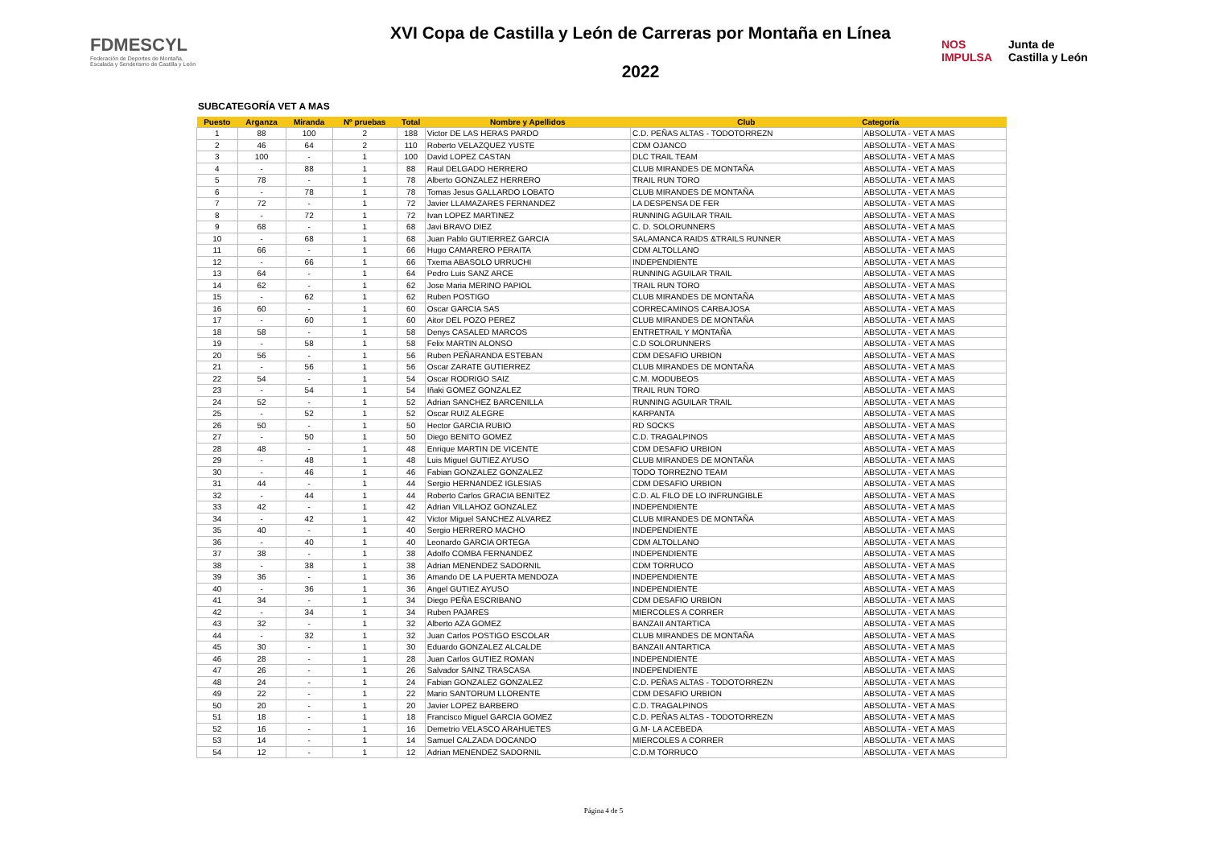FDMESCYL
Federación de Deportes de Montaña,
Escalada y Senderismo de Castilla y León
XVI Copa de Castilla y León de Carreras por Montaña en Línea
2022
NOS
IMPULSA Junta de
Castilla y León
SUBCATEGORÍA VET A MAS
| Puesto | Arganza | Miranda | Nº pruebas | Total | Nombre y Apellidos | Club | Categoría |
| --- | --- | --- | --- | --- | --- | --- | --- |
| 1 | 88 | 100 | 2 | 188 | Victor DE LAS HERAS PARDO | C.D. PEÑAS ALTAS - TODOTORREZN | ABSOLUTA - VET A MAS |
| 2 | 46 | 64 | 2 | 110 | Roberto VELAZQUEZ YUSTE | CDM OJANCO | ABSOLUTA - VET A MAS |
| 3 | 100 | - | 1 | 100 | David LOPEZ CASTAN | DLC TRAIL TEAM | ABSOLUTA - VET A MAS |
| 4 | - | 88 | 1 | 88 | Raul DELGADO HERRERO | CLUB MIRANDES DE MONTAÑA | ABSOLUTA - VET A MAS |
| 5 | 78 | - | 1 | 78 | Alberto GONZALEZ HERRERO | TRAIL RUN TORO | ABSOLUTA - VET A MAS |
| 6 | - | 78 | 1 | 78 | Tomas Jesus GALLARDO LOBATO | CLUB MIRANDES DE MONTAÑA | ABSOLUTA - VET A MAS |
| 7 | 72 | - | 1 | 72 | Javier LLAMAZARES FERNANDEZ | LA DESPENSA DE FER | ABSOLUTA - VET A MAS |
| 8 | - | 72 | 1 | 72 | Ivan LOPEZ MARTINEZ | RUNNING AGUILAR TRAIL | ABSOLUTA - VET A MAS |
| 9 | 68 | - | 1 | 68 | Javi BRAVO DIEZ | C. D. SOLORUNNERS | ABSOLUTA - VET A MAS |
| 10 | - | 68 | 1 | 68 | Juan Pablo GUTIERREZ GARCIA | SALAMANCA RAIDS &TRAILS RUNNER | ABSOLUTA - VET A MAS |
| 11 | 66 | - | 1 | 66 | Hugo CAMARERO PERAITA | CDM ALTOLLANO | ABSOLUTA - VET A MAS |
| 12 | - | 66 | 1 | 66 | Txema ABASOLO URRUCHI | INDEPENDIENTE | ABSOLUTA - VET A MAS |
| 13 | 64 | - | 1 | 64 | Pedro Luis SANZ ARCE | RUNNING AGUILAR TRAIL | ABSOLUTA - VET A MAS |
| 14 | 62 | - | 1 | 62 | Jose Maria MERINO PAPIOL | TRAIL RUN TORO | ABSOLUTA - VET A MAS |
| 15 | - | 62 | 1 | 62 | Ruben POSTIGO | CLUB MIRANDES DE MONTAÑA | ABSOLUTA - VET A MAS |
| 16 | 60 | - | 1 | 60 | Oscar GARCIA SAS | CORRECAMINOS CARBAJOSA | ABSOLUTA - VET A MAS |
| 17 | - | 60 | 1 | 60 | Aitor DEL POZO PEREZ | CLUB MIRANDES DE MONTAÑA | ABSOLUTA - VET A MAS |
| 18 | 58 | - | 1 | 58 | Denys CASALED MARCOS | ENTRETRAIL Y MONTAÑA | ABSOLUTA - VET A MAS |
| 19 | - | 58 | 1 | 58 | Felix MARTIN ALONSO | C.D SOLORUNNERS | ABSOLUTA - VET A MAS |
| 20 | 56 | - | 1 | 56 | Ruben PEÑARANDA ESTEBAN | CDM DESAFIO URBION | ABSOLUTA - VET A MAS |
| 21 | - | 56 | 1 | 56 | Oscar ZARATE GUTIERREZ | CLUB MIRANDES DE MONTAÑA | ABSOLUTA - VET A MAS |
| 22 | 54 | - | 1 | 54 | Oscar RODRIGO SAIZ | C.M. MODUBEOS | ABSOLUTA - VET A MAS |
| 23 | - | 54 | 1 | 54 | Iñaki GOMEZ GONZALEZ | TRAIL RUN TORO | ABSOLUTA - VET A MAS |
| 24 | 52 | - | 1 | 52 | Adrian SANCHEZ BARCENILLA | RUNNING AGUILAR TRAIL | ABSOLUTA - VET A MAS |
| 25 | - | 52 | 1 | 52 | Oscar RUIZ ALEGRE | KARPANTA | ABSOLUTA - VET A MAS |
| 26 | 50 | - | 1 | 50 | Hector GARCIA RUBIO | RD SOCKS | ABSOLUTA - VET A MAS |
| 27 | - | 50 | 1 | 50 | Diego BENITO GOMEZ | C.D. TRAGALPINOS | ABSOLUTA - VET A MAS |
| 28 | 48 | - | 1 | 48 | Enrique MARTIN DE VICENTE | CDM DESAFIO URBION | ABSOLUTA - VET A MAS |
| 29 | - | 48 | 1 | 48 | Luis Miguel GUTIEZ AYUSO | CLUB MIRANDES DE MONTAÑA | ABSOLUTA - VET A MAS |
| 30 | - | 46 | 1 | 46 | Fabian GONZALEZ GONZALEZ | TODO TORREZNO TEAM | ABSOLUTA - VET A MAS |
| 31 | 44 | - | 1 | 44 | Sergio HERNANDEZ IGLESIAS | CDM DESAFIO URBION | ABSOLUTA - VET A MAS |
| 32 | - | 44 | 1 | 44 | Roberto Carlos GRACIA BENITEZ | C.D. AL FILO DE LO INFRUNGIBLE | ABSOLUTA - VET A MAS |
| 33 | 42 | - | 1 | 42 | Adrian VILLAHOZ GONZALEZ | INDEPENDIENTE | ABSOLUTA - VET A MAS |
| 34 | - | 42 | 1 | 42 | Victor Miguel SANCHEZ ALVAREZ | CLUB MIRANDES DE MONTAÑA | ABSOLUTA - VET A MAS |
| 35 | 40 | - | 1 | 40 | Sergio HERRERO MACHO | INDEPENDIENTE | ABSOLUTA - VET A MAS |
| 36 | - | 40 | 1 | 40 | Leonardo GARCIA ORTEGA | CDM ALTOLLANO | ABSOLUTA - VET A MAS |
| 37 | 38 | - | 1 | 38 | Adolfo COMBA FERNANDEZ | INDEPENDIENTE | ABSOLUTA - VET A MAS |
| 38 | - | 38 | 1 | 38 | Adrian MENENDEZ SADORNIL | CDM TORRUCO | ABSOLUTA - VET A MAS |
| 39 | 36 | - | 1 | 36 | Amando DE LA PUERTA MENDOZA | INDEPENDIENTE | ABSOLUTA - VET A MAS |
| 40 | - | 36 | 1 | 36 | Angel GUTIEZ AYUSO | INDEPENDIENTE | ABSOLUTA - VET A MAS |
| 41 | 34 | - | 1 | 34 | Diego PEÑA ESCRIBANO | CDM DESAFIO URBION | ABSOLUTA - VET A MAS |
| 42 | - | 34 | 1 | 34 | Ruben PAJARES | MIERCOLES A CORRER | ABSOLUTA - VET A MAS |
| 43 | 32 | - | 1 | 32 | Alberto AZA GOMEZ | BANZAII ANTARTICA | ABSOLUTA - VET A MAS |
| 44 | - | 32 | 1 | 32 | Juan Carlos POSTIGO ESCOLAR | CLUB MIRANDES DE MONTAÑA | ABSOLUTA - VET A MAS |
| 45 | 30 | - | 1 | 30 | Eduardo GONZALEZ ALCALDE | BANZAII ANTARTICA | ABSOLUTA - VET A MAS |
| 46 | 28 | - | 1 | 28 | Juan Carlos GUTIEZ ROMAN | INDEPENDIENTE | ABSOLUTA - VET A MAS |
| 47 | 26 | - | 1 | 26 | Salvador SAINZ TRASCASA | INDEPENDIENTE | ABSOLUTA - VET A MAS |
| 48 | 24 | - | 1 | 24 | Fabian GONZALEZ GONZALEZ | C.D. PEÑAS ALTAS - TODOTORREZN | ABSOLUTA - VET A MAS |
| 49 | 22 | - | 1 | 22 | Mario SANTORUM LLORENTE | CDM DESAFIO URBION | ABSOLUTA - VET A MAS |
| 50 | 20 | - | 1 | 20 | Javier LOPEZ BARBERO | C.D. TRAGALPINOS | ABSOLUTA - VET A MAS |
| 51 | 18 | - | 1 | 18 | Francisco Miguel GARCIA GOMEZ | C.D. PEÑAS ALTAS - TODOTORREZN | ABSOLUTA - VET A MAS |
| 52 | 16 | - | 1 | 16 | Demetrio VELASCO ARAHUETES | G.M- LA ACEBEDA | ABSOLUTA - VET A MAS |
| 53 | 14 | - | 1 | 14 | Samuel CALZADA DOCANDO | MIERCOLES A CORRER | ABSOLUTA - VET A MAS |
| 54 | 12 | - | 1 | 12 | Adrian MENENDEZ SADORNIL | C.D.M TORRUCO | ABSOLUTA - VET A MAS |
Página 4 de 5